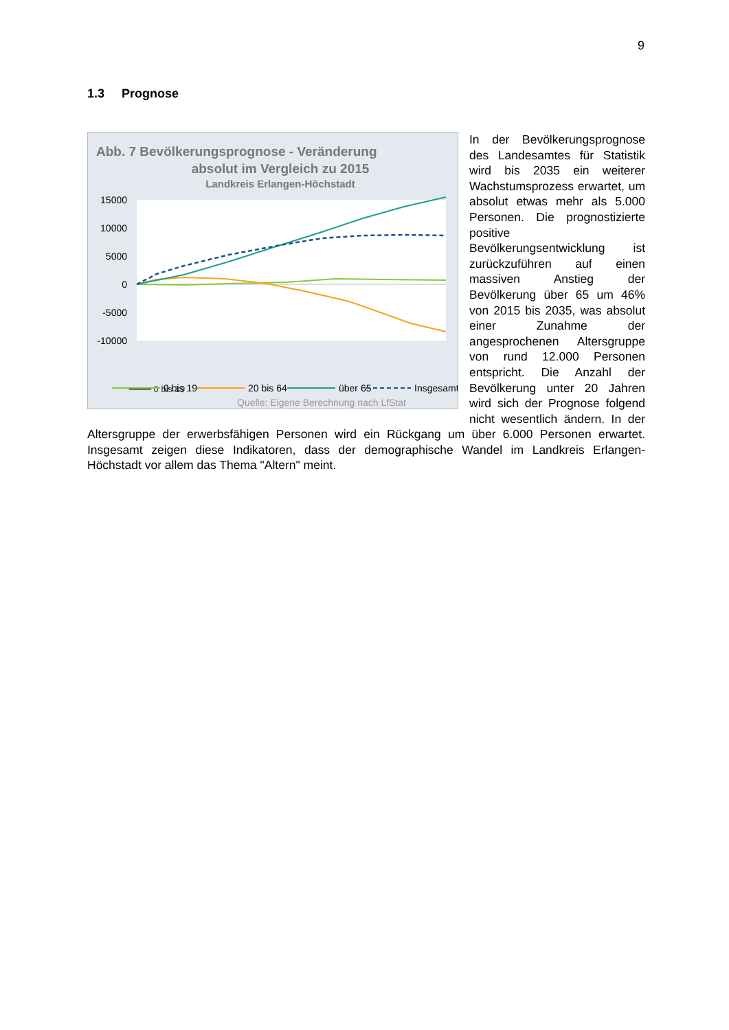9
1.3 Prognose
Abb. 7 Bevölkerungsprognose - Veränderung
absolut im Vergleich zu 2015
Landkreis Erlangen-Höchstadt
15000
10000
5000
0
-5000
-10000
━━━━ 0 bis 19
0 bis 19
20 bis 64
über 65
Insgesamt
Quelle: Eigene Berechnung nach LfStat
In der Bevölkerungsprognose des Landesamtes für Statistik wird bis 2035 ein weiterer Wachstumsprozess erwartet, um absolut etwas mehr als 5.000 Personen. Die prognostizierte positive Bevölkerungsentwicklung ist zurückzuführen auf einen massiven Anstieg der Bevölkerung über 65 um 46% von 2015 bis 2035, was absolut einer Zunahme der angesprochenen Altersgruppe von rund 12.000 Personen entspricht. Die Anzahl der Bevölkerung unter 20 Jahren wird sich der Prognose folgend nicht wesentlich ändern. In der Altersgruppe der erwerbsfähigen Personen wird ein Rückgang um über 6.000 Personen erwartet. Insgesamt zeigen diese Indikatoren, dass der demographische Wandel im Landkreis Erlangen-Höchstadt vor allem das Thema "Altern" meint.